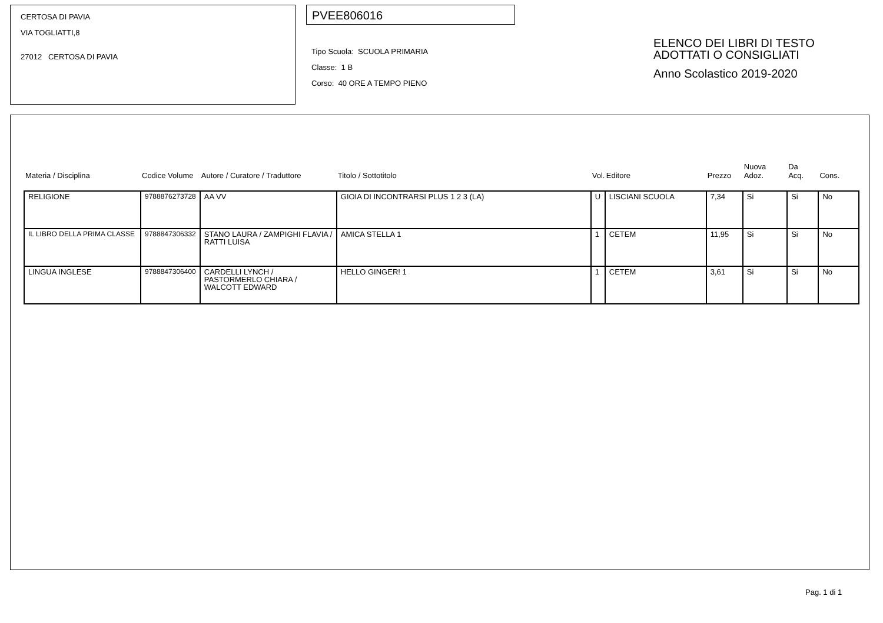CERTOSA DI PAVIA
VIA TOGLIATTI,8
27012 CERTOSA DI PAVIA
PVEE806016
Tipo Scuola: SCUOLA PRIMARIA
Classe: 1 B
Corso: 40 ORE A TEMPO PIENO
ELENCO DEI LIBRI DI TESTO
ADOTTATI O CONSIGLIATI
Anno Scolastico 2019-2020
| Materia / Disciplina | Codice Volume | Autore / Curatore / Traduttore | Titolo / Sottotitolo | Vol. | Editore | Prezzo | Nuova Adoz. | Da Acq. | Cons. |
| --- | --- | --- | --- | --- | --- | --- | --- | --- | --- |
| RELIGIONE | 9788876273728 | AA VV | GIOIA DI INCONTRARSI PLUS 1 2 3 (LA) | U | LISCIANI SCUOLA | 7,34 | Si | Si | No |
| IL LIBRO DELLA PRIMA CLASSE | 9788847306332 | STANO LAURA / ZAMPIGHI FLAVIA / RATTI LUISA | AMICA STELLA 1 | 1 | CETEM | 11,95 | Si | Si | No |
| LINGUA INGLESE | 9788847306400 | CARDELLI LYNCH / PASTORMERLO CHIARA / WALCOTT EDWARD | HELLO GINGER! 1 | 1 | CETEM | 3,61 | Si | Si | No |
Pag. 1 di 1